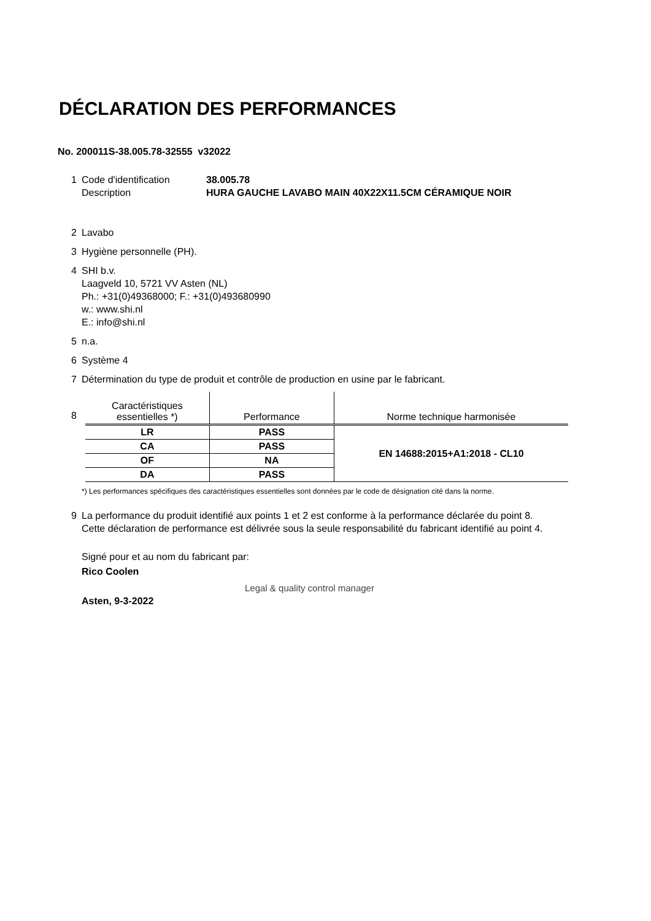DÉCLARATION DES PERFORMANCES
No. 200011S-38.005.78-32555 v32022
1 Code d'identification
Description
38.005.78
HURA GAUCHE LAVABO MAIN 40X22X11.5CM CÉRAMIQUE NOIR
2 Lavabo
3 Hygiène personnelle (PH).
4 SHI b.v.
Laagveld 10, 5721 VV Asten (NL)
Ph.: +31(0)49368000; F.: +31(0)493680990
w.: www.shi.nl
E.: info@shi.nl
5 n.a.
6 Système 4
7 Détermination du type de produit et contrôle de production en usine par le fabricant.
8
| Caractéristiques essentielles *) | Performance | Norme technique harmonisée |
| --- | --- | --- |
| LR | PASS | EN 14688:2015+A1:2018 - CL10 |
| CA | PASS | |
| OF | NA | |
| DA | PASS | |
*) Les performances spécifiques des caractéristiques essentielles sont données par le code de désignation cité dans la norme.
9 La performance du produit identifié aux points 1 et 2 est conforme à la performance déclarée du point 8.
Cette déclaration de performance est délivrée sous la seule responsabilité du fabricant identifié au point 4.
Signé pour et au nom du fabricant par:
Rico Coolen
Legal & quality control manager
Asten, 9-3-2022